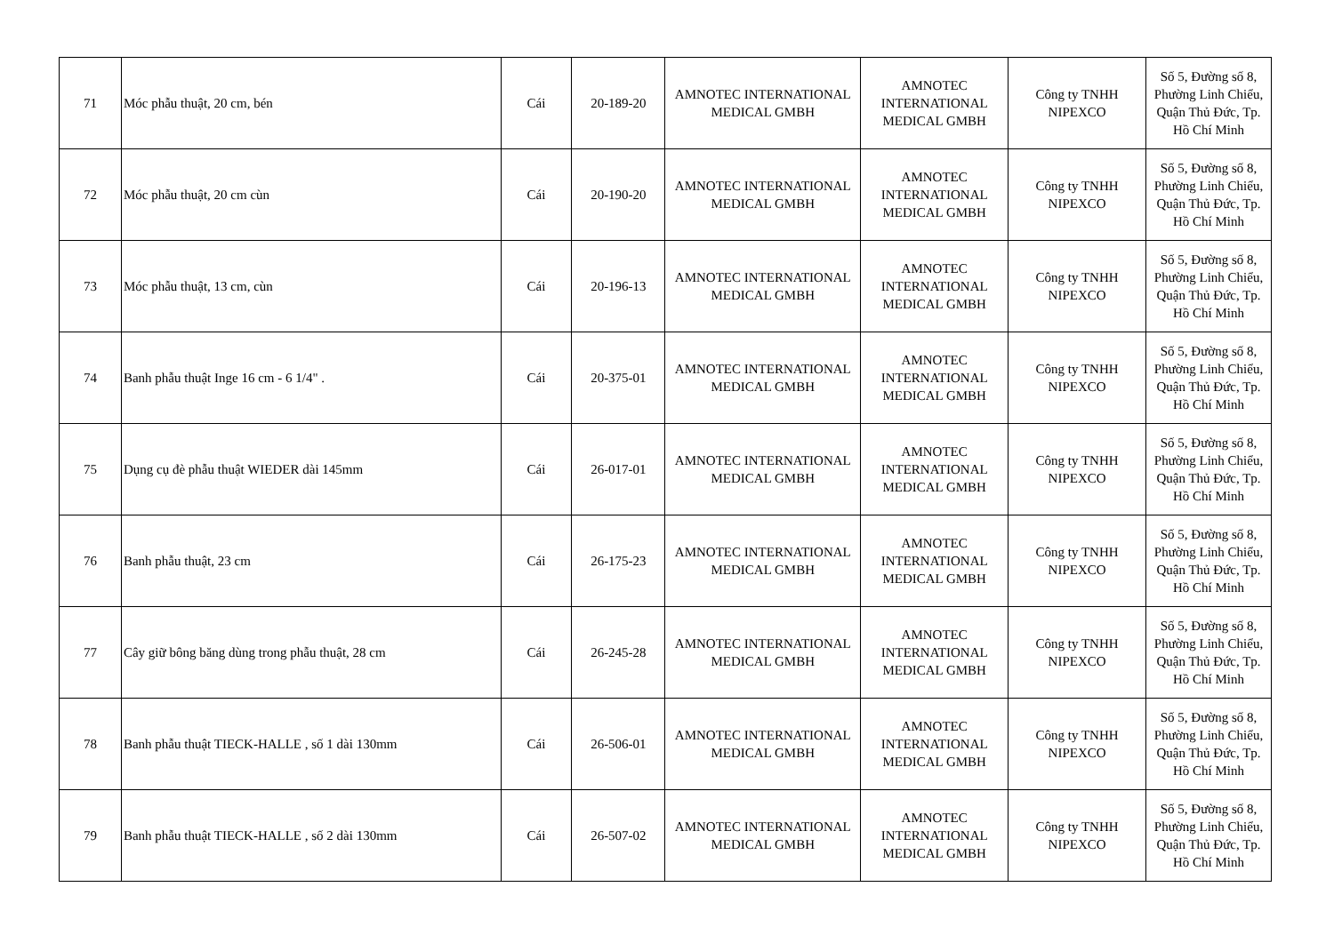| 71 | Móc phẫu thuật, 20 cm, bén | Cái | 20-189-20 | AMNOTEC INTERNATIONAL MEDICAL GMBH | AMNOTEC INTERNATIONAL MEDICAL GMBH | Công ty TNHH NIPEXCO | Số 5, Đường số 8, Phường Linh Chiểu, Quận Thủ Đức, Tp. Hồ Chí Minh |
| 72 | Móc phẫu thuật, 20 cm cùn | Cái | 20-190-20 | AMNOTEC INTERNATIONAL MEDICAL GMBH | AMNOTEC INTERNATIONAL MEDICAL GMBH | Công ty TNHH NIPEXCO | Số 5, Đường số 8, Phường Linh Chiểu, Quận Thủ Đức, Tp. Hồ Chí Minh |
| 73 | Móc phẫu thuật, 13 cm, cùn | Cái | 20-196-13 | AMNOTEC INTERNATIONAL MEDICAL GMBH | AMNOTEC INTERNATIONAL MEDICAL GMBH | Công ty TNHH NIPEXCO | Số 5, Đường số 8, Phường Linh Chiểu, Quận Thủ Đức, Tp. Hồ Chí Minh |
| 74 | Banh phẫu thuật Inge 16 cm - 6 1/4" . | Cái | 20-375-01 | AMNOTEC INTERNATIONAL MEDICAL GMBH | AMNOTEC INTERNATIONAL MEDICAL GMBH | Công ty TNHH NIPEXCO | Số 5, Đường số 8, Phường Linh Chiểu, Quận Thủ Đức, Tp. Hồ Chí Minh |
| 75 | Dụng cụ đè phẫu thuật WIEDER dài 145mm | Cái | 26-017-01 | AMNOTEC INTERNATIONAL MEDICAL GMBH | AMNOTEC INTERNATIONAL MEDICAL GMBH | Công ty TNHH NIPEXCO | Số 5, Đường số 8, Phường Linh Chiểu, Quận Thủ Đức, Tp. Hồ Chí Minh |
| 76 | Banh phẫu thuật, 23 cm | Cái | 26-175-23 | AMNOTEC INTERNATIONAL MEDICAL GMBH | AMNOTEC INTERNATIONAL MEDICAL GMBH | Công ty TNHH NIPEXCO | Số 5, Đường số 8, Phường Linh Chiểu, Quận Thủ Đức, Tp. Hồ Chí Minh |
| 77 | Cây giữ bông băng dùng trong phẫu thuật, 28 cm | Cái | 26-245-28 | AMNOTEC INTERNATIONAL MEDICAL GMBH | AMNOTEC INTERNATIONAL MEDICAL GMBH | Công ty TNHH NIPEXCO | Số 5, Đường số 8, Phường Linh Chiểu, Quận Thủ Đức, Tp. Hồ Chí Minh |
| 78 | Banh phẫu thuật TIECK-HALLE , số 1 dài 130mm | Cái | 26-506-01 | AMNOTEC INTERNATIONAL MEDICAL GMBH | AMNOTEC INTERNATIONAL MEDICAL GMBH | Công ty TNHH NIPEXCO | Số 5, Đường số 8, Phường Linh Chiểu, Quận Thủ Đức, Tp. Hồ Chí Minh |
| 79 | Banh phẫu thuật TIECK-HALLE , số 2 dài 130mm | Cái | 26-507-02 | AMNOTEC INTERNATIONAL MEDICAL GMBH | AMNOTEC INTERNATIONAL MEDICAL GMBH | Công ty TNHH NIPEXCO | Số 5, Đường số 8, Phường Linh Chiểu, Quận Thủ Đức, Tp. Hồ Chí Minh |